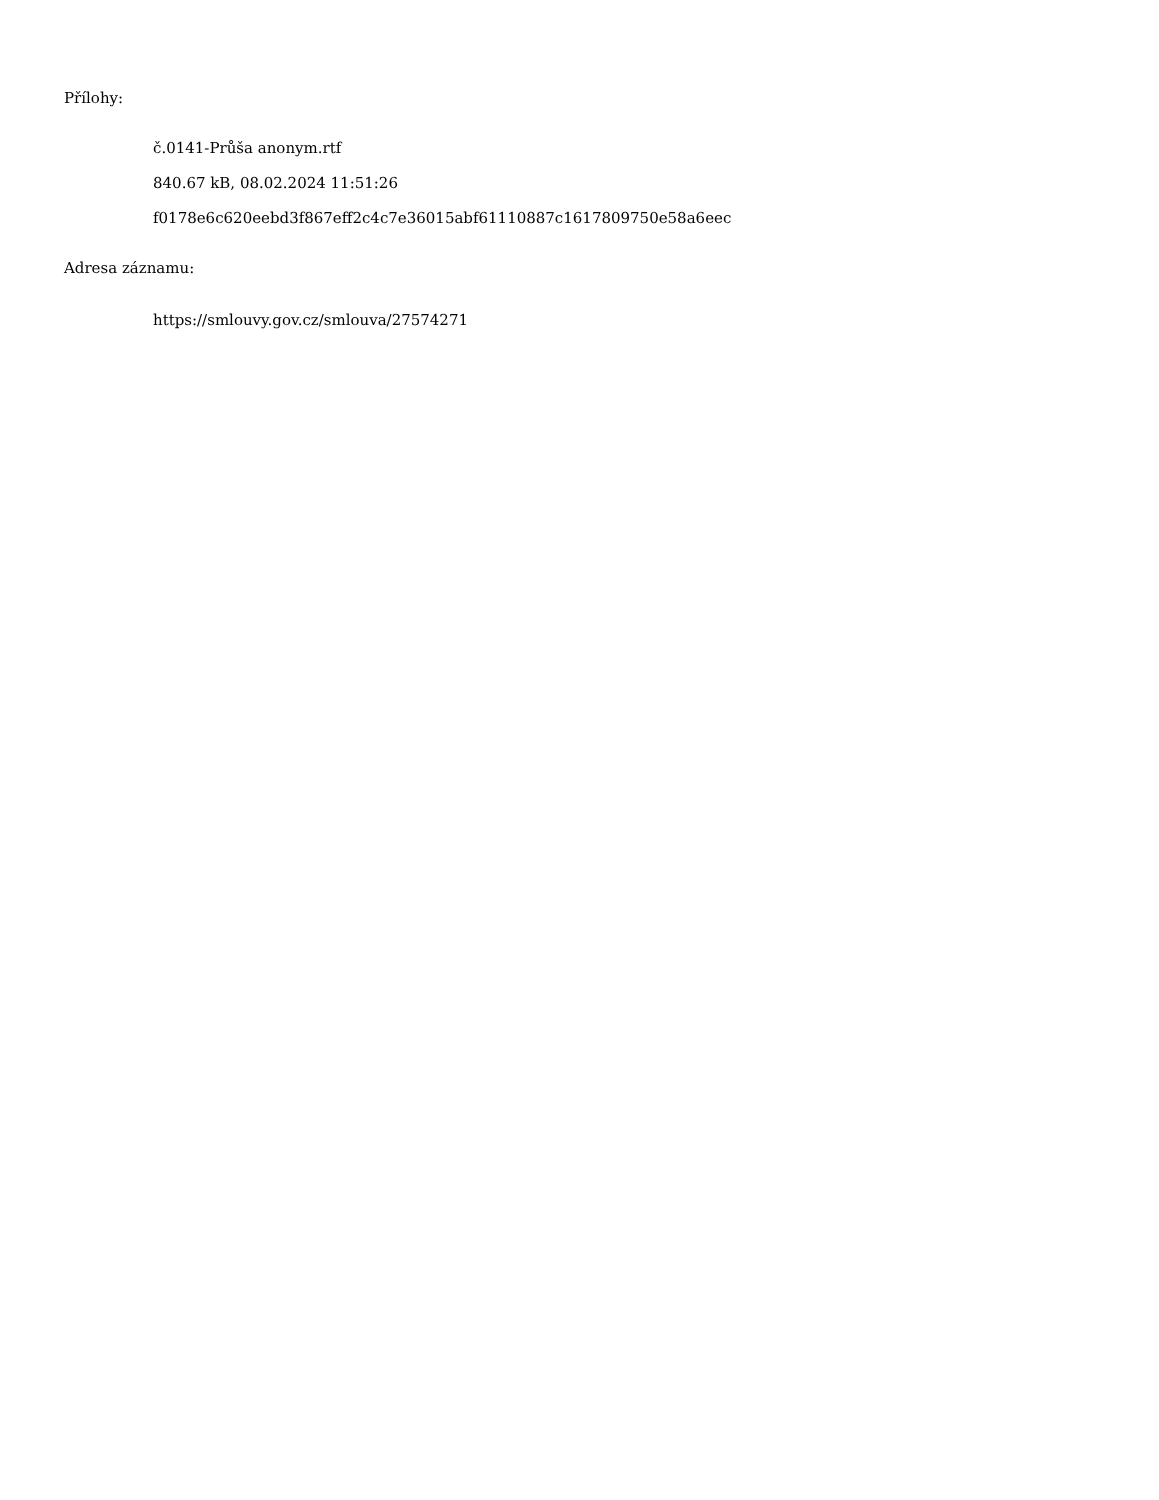Přílohy:
č.0141-Průša anonym.rtf
840.67 kB, 08.02.2024 11:51:26
f0178e6c620eebd3f867eff2c4c7e36015abf61110887c1617809750e58a6eec
Adresa záznamu:
https://smlouvy.gov.cz/smlouva/27574271